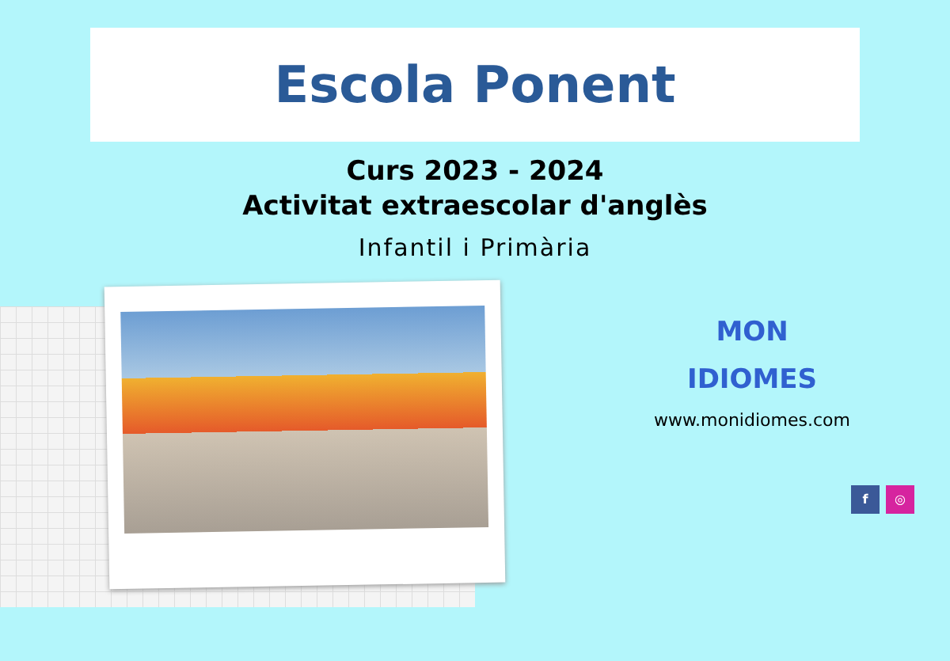Escola Ponent
Curs 2023 - 2024
Activitat extraescolar d'anglès
Infantil i Primària
MON
IDIOMES
www.monidiomes.com
f ◎